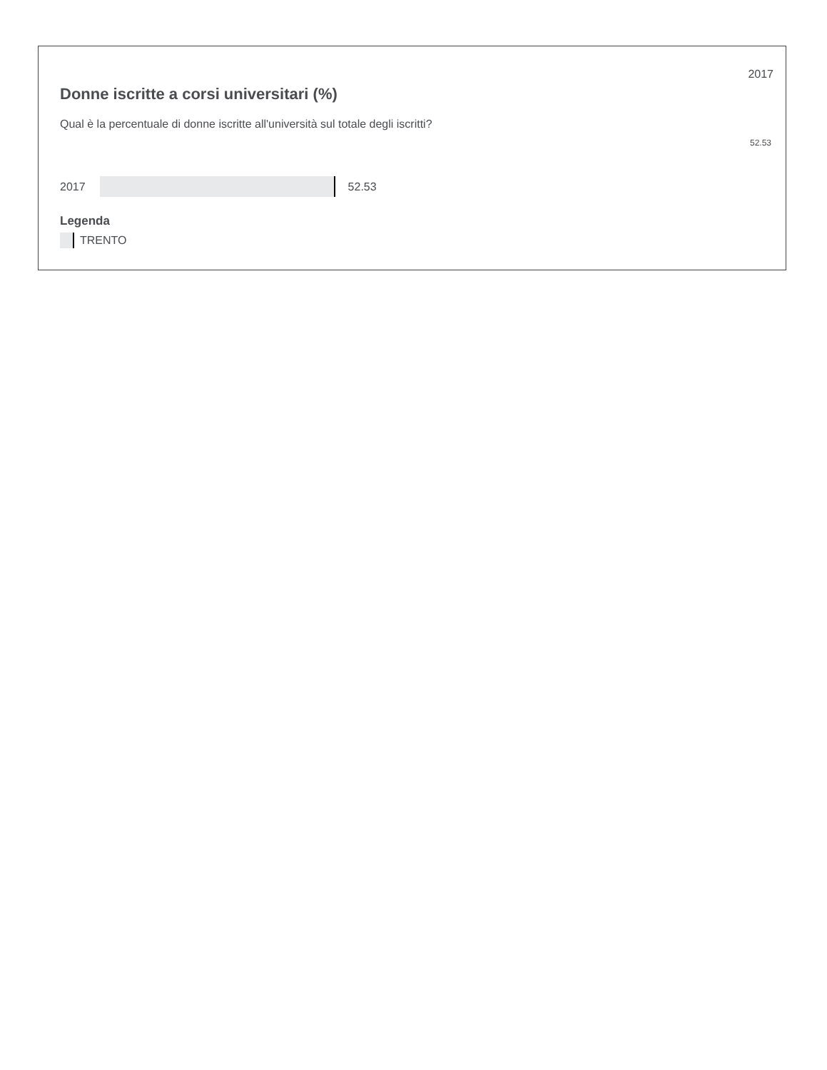2017
Donne iscritte a corsi universitari (%)
Qual è la percentuale di donne iscritte all'università sul totale degli iscritti?
52.53
2017 52.53
Legenda
TRENTO